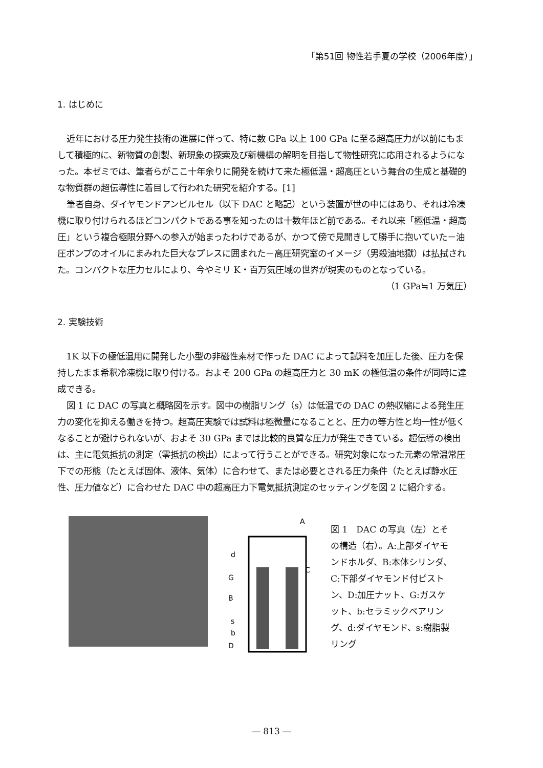「第51回 物性若手夏の学校（2006年度）」
1. はじめに
近年における圧力発生技術の進展に伴って、特に数 GPa 以上 100 GPa に至る超高圧力が以前にもまして積極的に、新物質の創製、新現象の探索及び新機構の解明を目指して物性研究に応用されるようになった。本ゼミでは、筆者らがここ十年余りに開発を続けて来た極低温・超高圧という舞台の生成と基礎的な物質群の超伝導性に着目して行われた研究を紹介する。[1]
筆者自身、ダイヤモンドアンビルセル（以下 DAC と略記）という装置が世の中にはあり、それは冷凍機に取り付けられるほどコンパクトである事を知ったのは十数年ほど前である。それ以来「極低温・超高圧」という複合極限分野への参入が始まったわけであるが、かつて傍で見聞きして勝手に抱いていた－油圧ポンプのオイルにまみれた巨大なプレスに囲まれた－高圧研究室のイメージ（男殺油地獄）は払拭された。コンパクトな圧力セルにより、今やミリ K・百万気圧域の世界が現実のものとなっている。
（1 GPa≒1 万気圧）
2. 実験技術
1K 以下の極低温用に開発した小型の非磁性素材で作った DAC によって試料を加圧した後、圧力を保持したまま希釈冷凍機に取り付ける。およそ 200 GPa の超高圧力と 30 mK の極低温の条件が同時に達成できる。
図 1 に DAC の写真と概略図を示す。図中の樹脂リング（s）は低温での DAC の熱収縮による発生圧力の変化を抑える働きを持つ。超高圧実験では試料は極微量になることと、圧力の等方性と均一性が低くなることが避けられないが、およそ 30 GPa までは比較的良質な圧力が発生できている。超伝導の検出は、主に電気抵抗の測定（零抵抗の検出）によって行うことができる。研究対象になった元素の常温常圧下での形態（たとえば固体、液体、気体）に合わせて、または必要とされる圧力条件（たとえば静水圧性、圧力値など）に合わせた DAC 中の超高圧力下電気抵抗測定のセッティングを図 2 に紹介する。
A
d
C
G
B
s
b
D
図 1　DAC の写真（左）とその構造（右）。A:上部ダイヤモンドホルダ、B:本体シリンダ、C:下部ダイヤモンド付ピストン、D:加圧ナット、G:ガスケット、b:セラミックベアリング、d:ダイヤモンド、s:樹脂製リング
― 813 ―